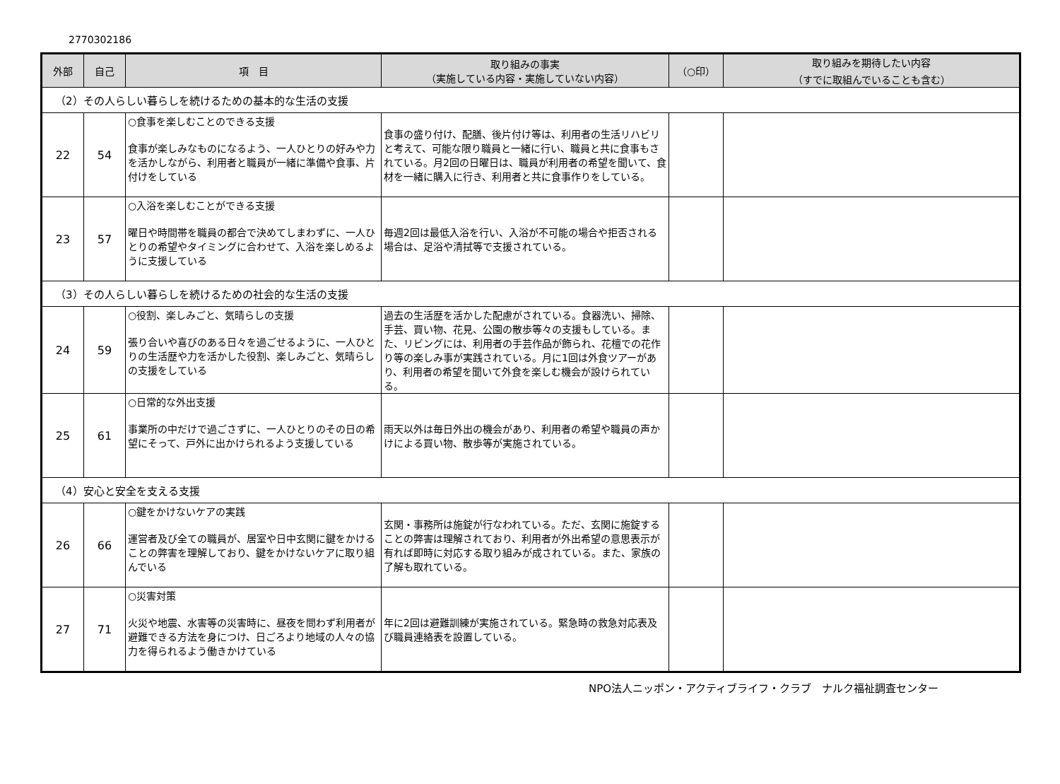2770302186
| 外部 | 自己 | 項 目 | 取り組みの事実 （実施している内容・実施していない内容） | （○印） | 取り組みを期待したい内容 （すでに取組んでいることも含む） |
| --- | --- | --- | --- | --- | --- |
| （2）その人らしい暮らしを続けるための基本的な生活の支援 | | | | | |
| 22 | 54 | ○食事を楽しむことのできる支援 食事が楽しみなものになるよう、一人ひとりの好みや力を活かしながら、利用者と職員が一緒に準備や食事、片付けをしている | 食事の盛り付け、配膳、後片付け等は、利用者の生活リハビリと考えて、可能な限り職員と一緒に行い、職員と共に食事もされている。月2回の日曜日は、職員が利用者の希望を聞いて、食材を一緒に購入に行き、利用者と共に食事作りをしている。 | | |
| 23 | 57 | ○入浴を楽しむことができる支援 曜日や時間帯を職員の都合で決めてしまわずに、一人ひとりの希望やタイミングに合わせて、入浴を楽しめるように支援している | 毎週2回は最低入浴を行い、入浴が不可能の場合や拒否される場合は、足浴や清拭等で支援されている。 | | |
| （3）その人らしい暮らしを続けるための社会的な生活の支援 | | | | | |
| 24 | 59 | ○役割、楽しみごと、気晴らしの支援 張り合いや喜びのある日々を過ごせるように、一人ひとりの生活歴や力を活かした役割、楽しみごと、気晴らしの支援をしている | 過去の生活歴を活かした配慮がされている。食器洗い、掃除、手芸、買い物、花見、公園の散歩等々の支援もしている。また、リビングには、利用者の手芸作品が飾られ、花檀での花作り等の楽しみ事が実践されている。月に1回は外食ツアーがあり、利用者の希望を聞いて外食を楽しむ機会が設けられている。 | | |
| 25 | 61 | ○日常的な外出支援 事業所の中だけで過ごさずに、一人ひとりのその日の希望にそって、戸外に出かけられるよう支援している | 雨天以外は毎日外出の機会があり、利用者の希望や職員の声かけによる買い物、散歩等が実施されている。 | | |
| （4）安心と安全を支える支援 | | | | | |
| 26 | 66 | ○鍵をかけないケアの実践 運営者及び全ての職員が、居室や日中玄関に鍵をかけることの弊害を理解しており、鍵をかけないケアに取り組んでいる | 玄関・事務所は施錠が行なわれている。ただ、玄関に施錠することの弊害は理解されており、利用者が外出希望の意思表示が有れば即時に対応する取り組みが成されている。また、家族の了解も取れている。 | | |
| 27 | 71 | ○災害対策 火災や地震、水害等の災害時に、昼夜を問わず利用者が避難できる方法を身につけ、日ごろより地域の人々の協力を得られるよう働きかけている | 年に2回は避難訓練が実施されている。緊急時の救急対応表及び職員連絡表を設置している。 | | |
NPO法人ニッポン・アクティブライフ・クラブ　ナルク福祉調査センター